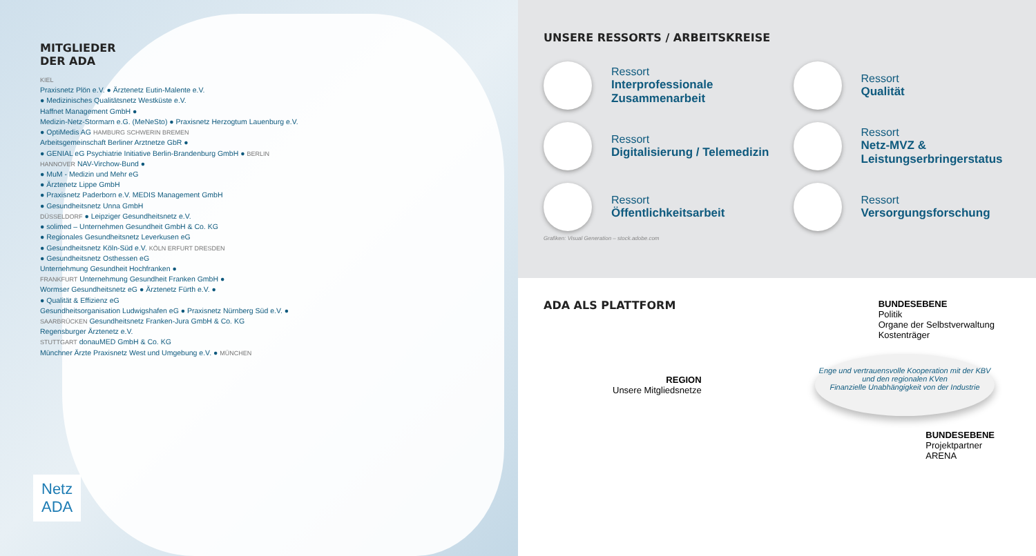MITGLIEDER
DER ADA
KIEL
Praxisnetz Plön e.V. ● Ärztenetz Eutin-Malente e.V.
● Medizinisches Qualitätsnetz Westküste e.V.
Haffnet Management GmbH ●
Medizin-Netz-Stormarn e.G. (MeNeSto) ● Praxisnetz Herzogtum Lauenburg e.V.
● OptiMedis AG HAMBURG SCHWERIN BREMEN
Arbeitsgemeinschaft Berliner Arztnetze GbR ●
● GENIAL eG Psychiatrie Initiative Berlin-Brandenburg GmbH ● BERLIN
HANNOVER NAV-Virchow-Bund ●
● MuM - Medizin und Mehr eG
● Ärztenetz Lippe GmbH
● Praxisnetz Paderborn e.V. MEDIS Management GmbH
● Gesundheitsnetz Unna GmbH
DÜSSELDORF ● Leipziger Gesundheitsnetz e.V.
● solimed – Unternehmen Gesundheit GmbH & Co. KG
● Regionales Gesundheitsnetz Leverkusen eG
● Gesundheitsnetz Köln-Süd e.V. KÖLN ERFURT DRESDEN
● Gesundheitsnetz Osthessen eG
Unternehmung Gesundheit Hochfranken ●
FRANKFURT Unternehmung Gesundheit Franken GmbH ●
Wormser Gesundheitsnetz eG ● Ärztenetz Fürth e.V. ●
● Qualität & Effizienz eG
Gesundheitsorganisation Ludwigshafen eG ● Praxisnetz Nürnberg Süd e.V. ●
SAARBRÜCKEN Gesundheitsnetz Franken-Jura GmbH & Co. KG
Regensburger Ärztenetz e.V.
STUTTGART donauMED GmbH & Co. KG
Münchner Ärzte Praxisnetz West und Umgebung e.V. ● MÜNCHEN
Netz
ADA
UNSERE RESSORTS / ARBEITSKREISE
Ressort
Interprofessionale Zusammenarbeit
Ressort
Qualität
Ressort
Digitalisierung / Telemedizin
Ressort
Netz-MVZ & Leistungserbringerstatus
Ressort
Öffentlichkeitsarbeit
Ressort
Versorgungsforschung
Grafiken: Visual Generation – stock.adobe.com
ADA ALS PLATTFORM
BUNDESEBENE
Politik
Organe der Selbstverwaltung
Kostenträger
REGION
Unsere Mitgliedsnetze
Enge und vertrauensvolle Kooperation mit der KBV und den regionalen KVen
Finanzielle Unabhängigkeit von der Industrie
BUNDESEBENE
Projektpartner
ARENA